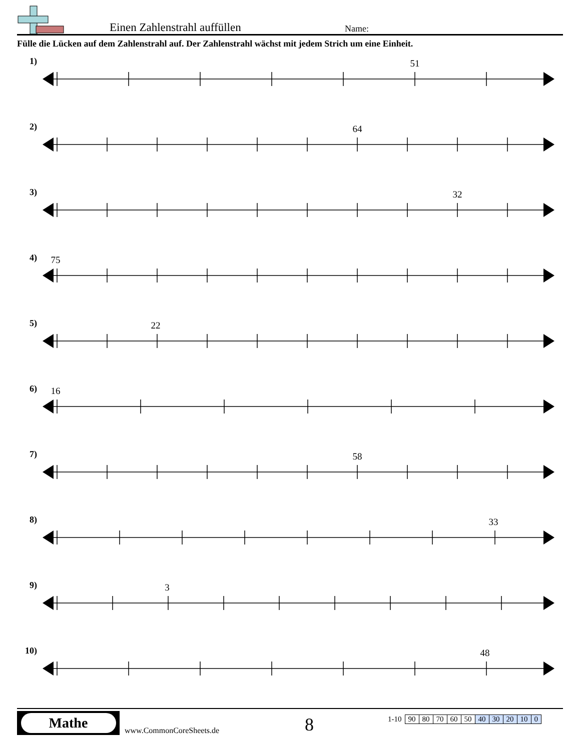Einen Zahlenstrahl auffüllen
Name:
Fülle die Lücken auf dem Zahlenstrahl auf. Der Zahlenstrahl wächst mit jedem Strich um eine Einheit.
1)
51
2)
64
3)
32
4)
75
5)
22
6)
16
7)
58
8)
33
9)
3
10)
48
Mathe
www.CommonCoreSheets.de
8
| 1-10 | 90 | 80 | 70 | 60 | 50 | 40 | 30 | 20 | 10 | 0 |